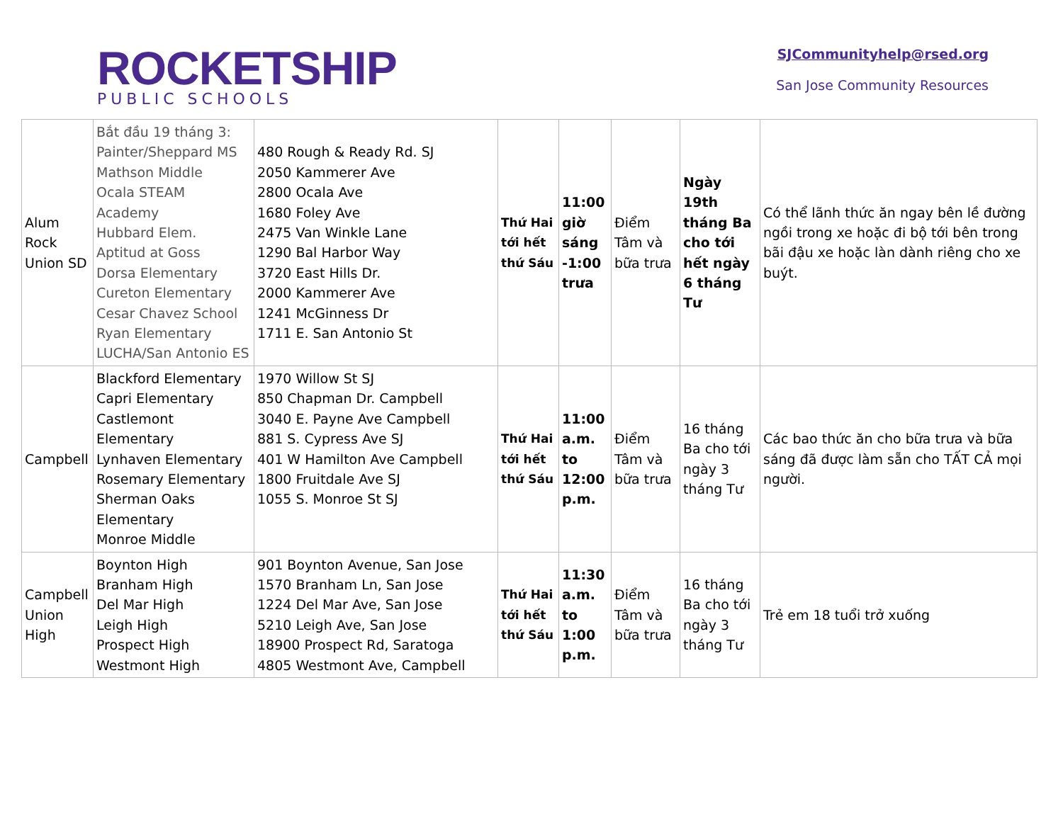ROCKETSHIP
PUBLIC SCHOOLS
SJCommunityhelp@rsed.org
San Jose Community Resources
| Alum Rock Union SD | Bắt đầu 19 tháng 3: Painter/Sheppard MS Mathson Middle Ocala STEAM Academy Hubbard Elem. Aptitud at Goss Dorsa Elementary Cureton Elementary Cesar Chavez School Ryan Elementary LUCHA/San Antonio ES | 480 Rough & Ready Rd. SJ 2050 Kammerer Ave 2800 Ocala Ave 1680 Foley Ave 2475 Van Winkle Lane 1290 Bal Harbor Way 3720 East Hills Dr. 2000 Kammerer Ave 1241 McGinness Dr 1711 E. San Antonio St | Thứ Hai tới hết thứ Sáu | 11:00 giờ sáng -1:00 trưa | Điểm Tâm và bữa trưa | Ngày 19th tháng Ba cho tới hết ngày 6 tháng Tư | Có thể lãnh thức ăn ngay bên lề đường ngồi trong xe hoặc đi bộ tới bên trong bãi đậu xe hoặc làn dành riêng cho xe buýt. |
| Campbell | Blackford Elementary Capri Elementary Castlemont Elementary Lynhaven Elementary Rosemary Elementary Sherman Oaks Elementary Monroe Middle | 1970 Willow St SJ 850 Chapman Dr. Campbell 3040 E. Payne Ave Campbell 881 S. Cypress Ave SJ 401 W Hamilton Ave Campbell 1800 Fruitdale Ave SJ 1055 S. Monroe St SJ | Thứ Hai tới hết thứ Sáu | 11:00 a.m. to 12:00 p.m. | Điểm Tâm và bữa trưa | 16 tháng Ba cho tới ngày 3 tháng Tư | Các bao thức ăn cho bữa trưa và bữa sáng đã được làm sẵn cho TẤT CẢ mọi người. |
| Campbell Union High | Boynton High Branham High Del Mar High Leigh High Prospect High Westmont High | 901 Boynton Avenue, San Jose 1570 Branham Ln, San Jose 1224 Del Mar Ave, San Jose 5210 Leigh Ave, San Jose 18900 Prospect Rd, Saratoga 4805 Westmont Ave, Campbell | Thứ Hai tới hết thứ Sáu | 11:30 a.m. to 1:00 p.m. | Điểm Tâm và bữa trưa | 16 tháng Ba cho tới ngày 3 tháng Tư | Trẻ em 18 tuổi trở xuống |